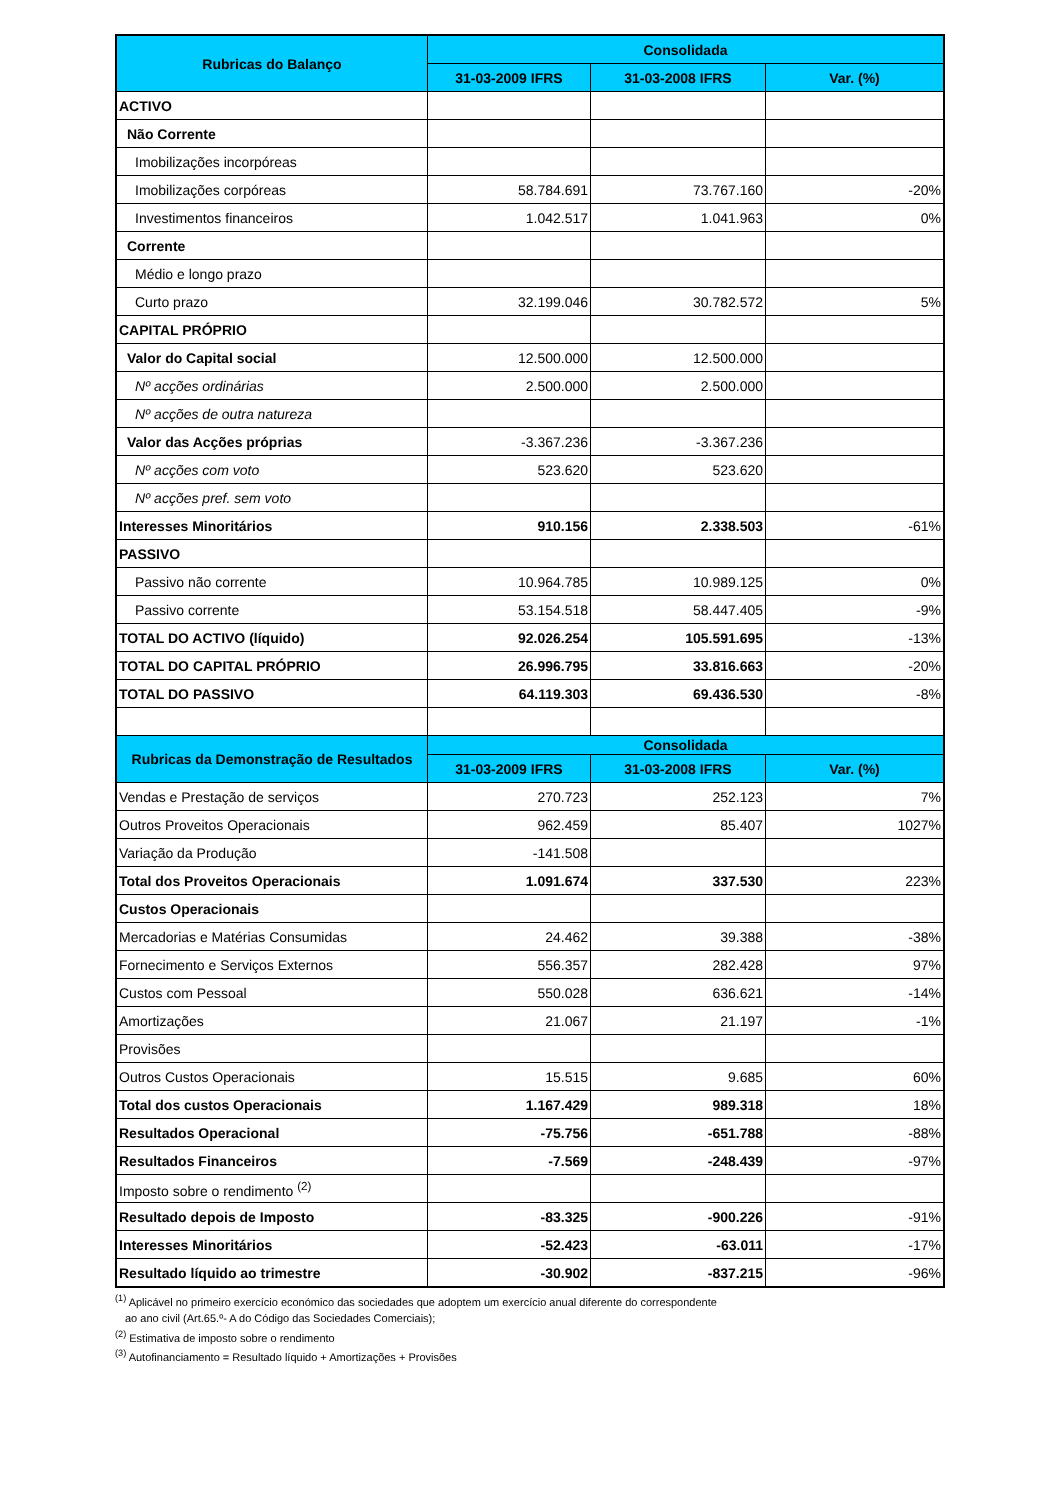| Rubricas do Balanço | Consolidada | | |
| --- | --- | --- | --- |
| | 31-03-2009 IFRS | 31-03-2008 IFRS | Var. (%) |
| ACTIVO | | | |
| Não Corrente | | | |
| Imobilizações incorpóreas | | | |
| Imobilizações corpóreas | 58.784.691 | 73.767.160 | -20% |
| Investimentos financeiros | 1.042.517 | 1.041.963 | 0% |
| Corrente | | | |
| Médio e longo prazo | | | |
| Curto prazo | 32.199.046 | 30.782.572 | 5% |
| CAPITAL PRÓPRIO | | | |
| Valor do Capital social | 12.500.000 | 12.500.000 | |
| Nº acções ordinárias | 2.500.000 | 2.500.000 | |
| Nº acções de outra natureza | | | |
| Valor das Acções próprias | -3.367.236 | -3.367.236 | |
| Nº acções com voto | 523.620 | 523.620 | |
| Nº acções pref. sem voto | | | |
| Interesses Minoritários | 910.156 | 2.338.503 | -61% |
| PASSIVO | | | |
| Passivo não corrente | 10.964.785 | 10.989.125 | 0% |
| Passivo corrente | 53.154.518 | 58.447.405 | -9% |
| TOTAL DO ACTIVO (líquido) | 92.026.254 | 105.591.695 | -13% |
| TOTAL DO CAPITAL PRÓPRIO | 26.996.795 | 33.816.663 | -20% |
| TOTAL DO PASSIVO | 64.119.303 | 69.436.530 | -8% |
| Rubricas da Demonstração de Resultados | Consolidada | | |
| | 31-03-2009 IFRS | 31-03-2008 IFRS | Var. (%) |
| Vendas e Prestação de serviços | 270.723 | 252.123 | 7% |
| Outros Proveitos Operacionais | 962.459 | 85.407 | 1027% |
| Variação da Produção | -141.508 | | |
| Total dos Proveitos Operacionais | 1.091.674 | 337.530 | 223% |
| Custos Operacionais | | | |
| Mercadorias e Matérias Consumidas | 24.462 | 39.388 | -38% |
| Fornecimento e Serviços Externos | 556.357 | 282.428 | 97% |
| Custos com Pessoal | 550.028 | 636.621 | -14% |
| Amortizações | 21.067 | 21.197 | -1% |
| Provisões | | | |
| Outros Custos Operacionais | 15.515 | 9.685 | 60% |
| Total dos custos Operacionais | 1.167.429 | 989.318 | 18% |
| Resultados Operacional | -75.756 | -651.788 | -88% |
| Resultados Financeiros | -7.569 | -248.439 | -97% |
| Imposto sobre o rendimento <sup>(2)</sup> | | | |
| Resultado depois de Imposto | -83.325 | -900.226 | -91% |
| Interesses Minoritários | -52.423 | -63.011 | -17% |
| Resultado líquido ao trimestre | -30.902 | -837.215 | -96% |
<sup>(1)</sup> Aplicável no primeiro exercício económico das sociedades que adoptem um exercício anual diferente do correspondente
ao ano civil (Art.65.º- A do Código das Sociedades Comerciais);
<sup>(2)</sup> Estimativa de imposto sobre o rendimento
<sup>(3)</sup> Autofinanciamento = Resultado líquido + Amortizações + Provisões